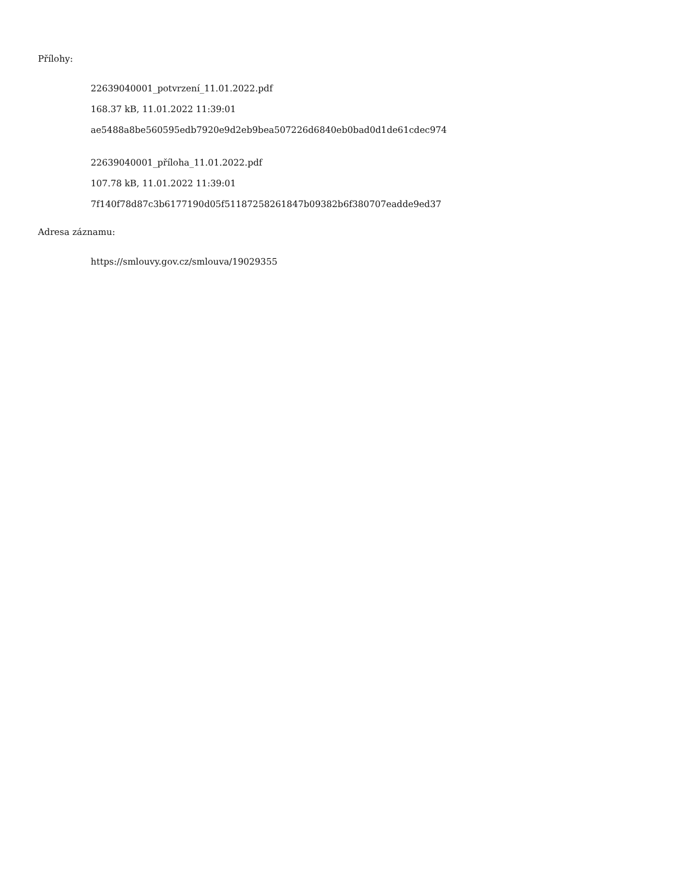Přílohy:
22639040001_potvrzení_11.01.2022.pdf
168.37 kB, 11.01.2022 11:39:01
ae5488a8be560595edb7920e9d2eb9bea507226d6840eb0bad0d1de61cdec974
22639040001_příloha_11.01.2022.pdf
107.78 kB, 11.01.2022 11:39:01
7f140f78d87c3b6177190d05f51187258261847b09382b6f380707eadde9ed37
Adresa záznamu:
https://smlouvy.gov.cz/smlouva/19029355